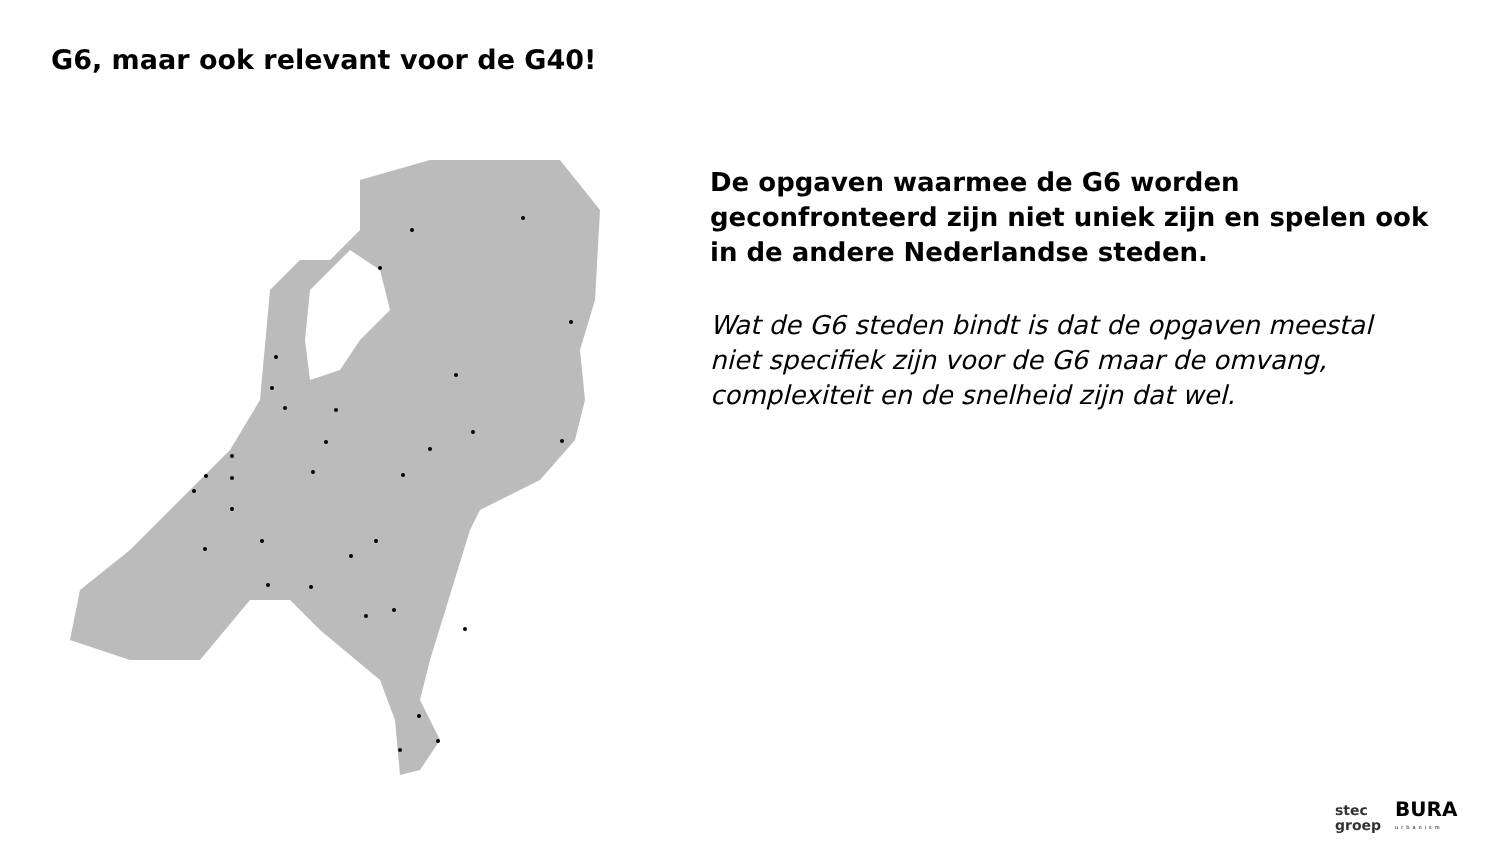G6, maar ook relevant voor de G40!
De opgaven waarmee de G6 worden geconfronteerd zijn niet uniek zijn en spelen ook in de andere Nederlandse steden.
Wat de G6 steden bindt is dat de opgaven meestal niet specifiek zijn voor de G6 maar de omvang, complexiteit en de snelheid zijn dat wel.
stec
groep
BURA
urbanism